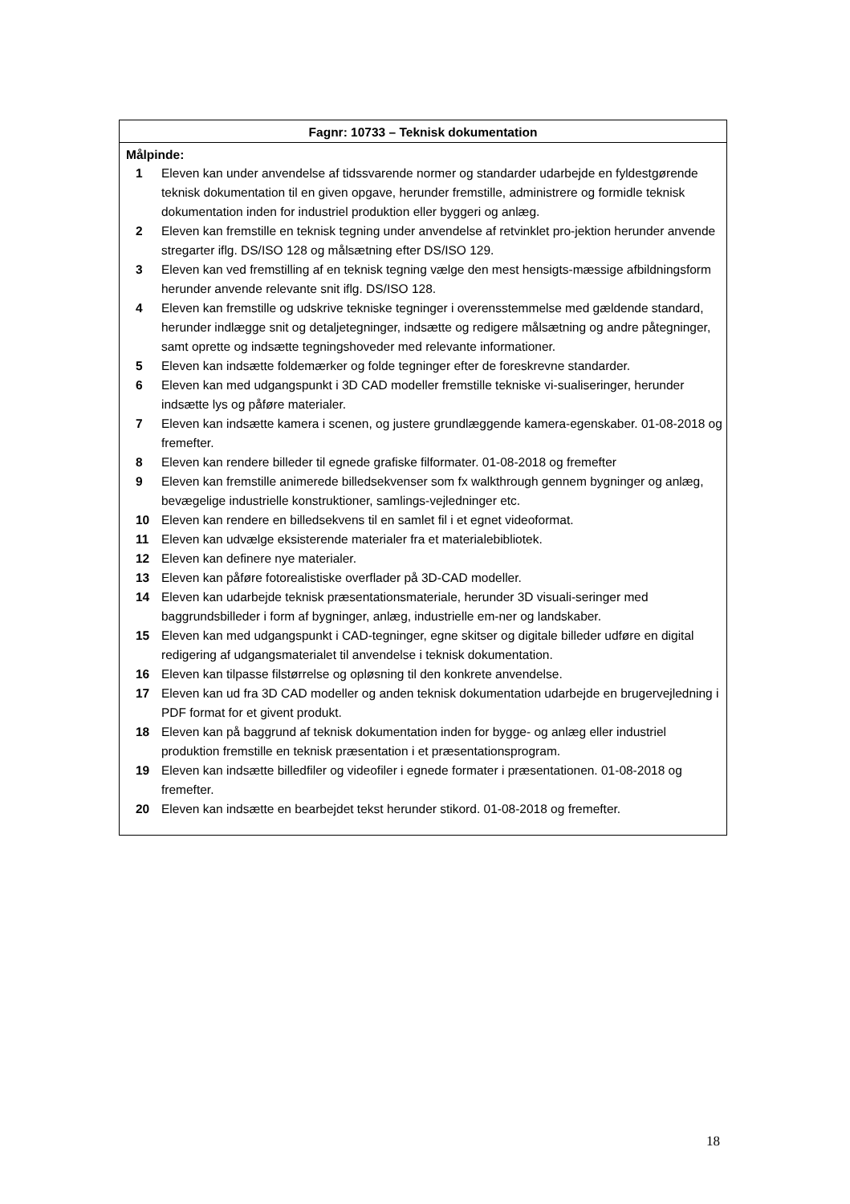Fagnr: 10733 – Teknisk dokumentation
Målpinde:
| 1 | Eleven kan under anvendelse af tidssvarende normer og standarder udarbejde en fyldestgørende teknisk dokumentation til en given opgave, herunder fremstille, administrere og formidle teknisk dokumentation inden for industriel produktion eller byggeri og anlæg. |
| 2 | Eleven kan fremstille en teknisk tegning under anvendelse af retvinklet pro-jektion herunder anvende stregarter iflg. DS/ISO 128 og målsætning efter DS/ISO 129. |
| 3 | Eleven kan ved fremstilling af en teknisk tegning vælge den mest hensigts-mæssige afbildningsform herunder anvende relevante snit iflg. DS/ISO 128. |
| 4 | Eleven kan fremstille og udskrive tekniske tegninger i overensstemmelse med gældende standard, herunder indlægge snit og detaljetegninger, indsætte og redigere målsætning og andre påtegninger, samt oprette og indsætte tegningshoveder med relevante informationer. |
| 5 | Eleven kan indsætte foldemærker og folde tegninger efter de foreskrevne standarder. |
| 6 | Eleven kan med udgangspunkt i 3D CAD modeller fremstille tekniske vi-sualiseringer, herunder indsætte lys og påføre materialer. |
| 7 | Eleven kan indsætte kamera i scenen, og justere grundlæggende kamera-egenskaber. 01-08-2018 og fremefter. |
| 8 | Eleven kan rendere billeder til egnede grafiske filformater. 01-08-2018 og fremefter |
| 9 | Eleven kan fremstille animerede billedsekvenser som fx walkthrough gennem bygninger og anlæg, bevægelige industrielle konstruktioner, samlings-vejledninger etc. |
| 10 | Eleven kan rendere en billedsekvens til en samlet fil i et egnet videoformat. |
| 11 | Eleven kan udvælge eksisterende materialer fra et materialebibliotek. |
| 12 | Eleven kan definere nye materialer. |
| 13 | Eleven kan påføre fotorealistiske overflader på 3D-CAD modeller. |
| 14 | Eleven kan udarbejde teknisk præsentationsmateriale, herunder 3D visuali-seringer med baggrundsbilleder i form af bygninger, anlæg, industrielle em-ner og landskaber. |
| 15 | Eleven kan med udgangspunkt i CAD-tegninger, egne skitser og digitale billeder udføre en digital redigering af udgangsmaterialet til anvendelse i teknisk dokumentation. |
| 16 | Eleven kan tilpasse filstørrelse og opløsning til den konkrete anvendelse. |
| 17 | Eleven kan ud fra 3D CAD modeller og anden teknisk dokumentation udarbejde en brugervejledning i PDF format for et givent produkt. |
| 18 | Eleven kan på baggrund af teknisk dokumentation inden for bygge- og anlæg eller industriel produktion fremstille en teknisk præsentation i et præsentationsprogram. |
| 19 | Eleven kan indsætte billedfiler og videofiler i egnede formater i præsentationen. 01-08-2018 og fremefter. |
| 20 | Eleven kan indsætte en bearbejdet tekst herunder stikord. 01-08-2018 og fremefter. |
18